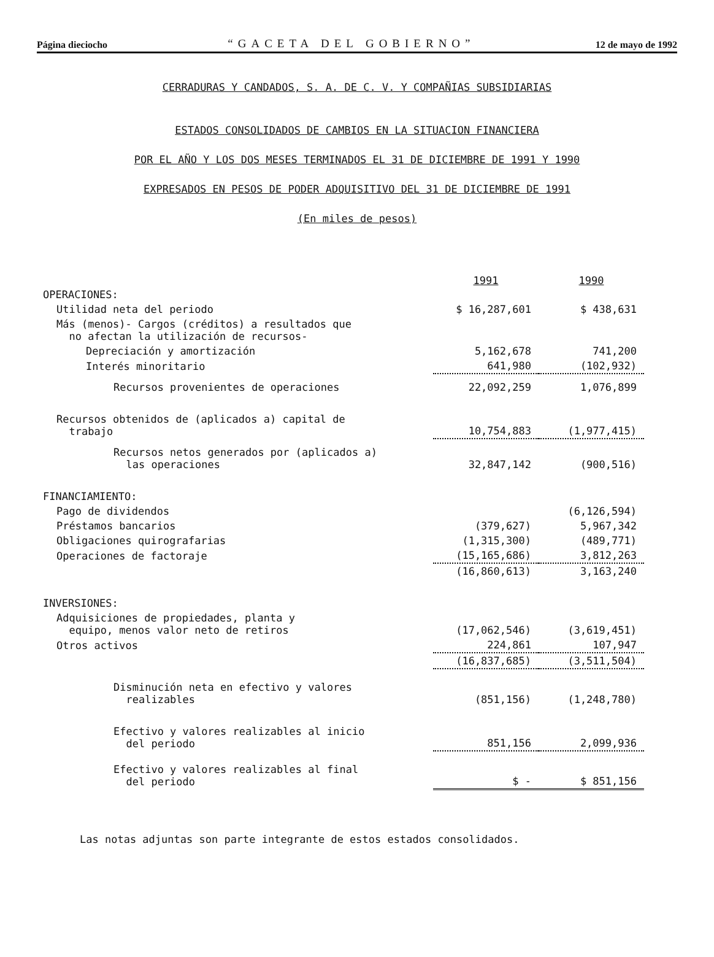Página dieciocho “GACETA DEL GOBIERNO” 12 de mayo de 1992
CERRADURAS Y CANDADOS, S. A. DE C. V. Y COMPAÑIAS SUBSIDIARIAS
ESTADOS CONSOLIDADOS DE CAMBIOS EN LA SITUACION FINANCIERA
POR EL AÑO Y LOS DOS MESES TERMINADOS EL 31 DE DICIEMBRE DE 1991 Y 1990
EXPRESADOS EN PESOS DE PODER ADQUISITIVO DEL 31 DE DICIEMBRE DE 1991
(En miles de pesos)
| | 1991 | 1990 |
| OPERACIONES: | | |
| Utilidad neta del periodo | $ 16,287,601 | $ 438,631 |
| Más (menos)- Cargos (créditos) a resultados que no afectan la utilización de recursos- | | |
| Depreciación y amortización | 5,162,678 | 741,200 |
| Interés minoritario | 641,980 | (102,932) |
| Recursos provenientes de operaciones | 22,092,259 | 1,076,899 |
| Recursos obtenidos de (aplicados a) capital de trabajo | 10,754,883 | (1,977,415) |
| Recursos netos generados por (aplicados a) las operaciones | 32,847,142 | (900,516) |
| FINANCIAMIENTO: | | |
| Pago de dividendos | | (6,126,594) |
| Préstamos bancarios | (379,627) | 5,967,342 |
| Obligaciones quirografarias | (1,315,300) | (489,771) |
| Operaciones de factoraje | (15,165,686) | 3,812,263 |
| | (16,860,613) | 3,163,240 |
| INVERSIONES: | | |
| Adquisiciones de propiedades, planta y equipo, menos valor neto de retiros | (17,062,546) | (3,619,451) |
| Otros activos | 224,861 | 107,947 |
| | (16,837,685) | (3,511,504) |
| Disminución neta en efectivo y valores realizables | (851,156) | (1,248,780) |
| Efectivo y valores realizables al inicio del periodo | 851,156 | 2,099,936 |
| Efectivo y valores realizables al final del periodo | $ - | $ 851,156 |
Las notas adjuntas son parte integrante de estos estados consolidados.